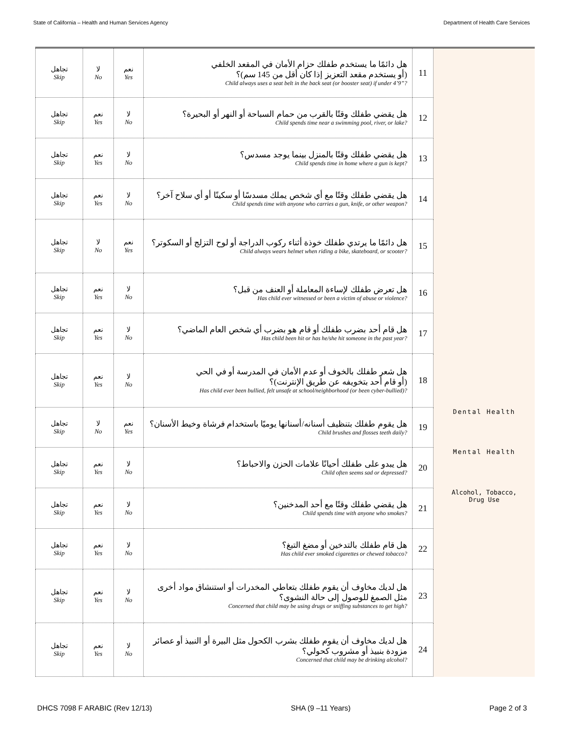State of California – Health and Human Services Agency Department of Health Care Services
| تجاهل Skip | لا No | نعم Yes | هل دائمًا ما يستخدم طفلك حزام الأمان في المقعد الخلفي (أو يستخدم مقعد التعزيز إذا كان أقل من 145 سم)؟ Child always uses a seat belt in the back seat (or booster seat) if under 4’9”? | 11 | |
| تجاهل Skip | نعم Yes | لا No | هل يقضي طفلك وقتًا بالقرب من حمام السباحة أو النهر أو البحيرة؟ Child spends time near a swimming pool, river, or lake? | 12 | |
| تجاهل Skip | نعم Yes | لا No | هل يقضي طفلك وقتًا بالمنزل بينما يوجد مسدس؟ Child spends time in home where a gun is kept? | 13 | |
| تجاهل Skip | نعم Yes | لا No | هل يقضي طفلك وقتًا مع أي شخص يملك مسدسًا أو سكينًا أو أي سلاح آخر؟ Child spends time with anyone who carries a gun, knife, or other weapon? | 14 | |
| تجاهل Skip | لا No | نعم Yes | هل دائمًا ما يرتدي طفلك خوذة أثناء ركوب الدراجة أو لوح التزلج أو السكوتر؟ Child always wears helmet when riding a bike, skateboard, or scooter? | 15 | |
| تجاهل Skip | نعم Yes | لا No | هل تعرض طفلك لإساءة المعاملة أو العنف من قبل؟ Has child ever witnessed or been a victim of abuse or violence? | 16 | |
| تجاهل Skip | نعم Yes | لا No | هل قام أحد بضرب طفلك أو قام هو بضرب أي شخص العام الماضي؟ Has child been hit or has he/she hit someone in the past year? | 17 | |
| تجاهل Skip | نعم Yes | لا No | هل شعر طفلك بالخوف أو عدم الأمان في المدرسة أو في الحي (أو قام أحد بتخويفه عن طريق الإنترنت)؟ Has child ever been bullied, felt unsafe at school/neighborhood (or been cyber-bullied)? | 18 | |
| تجاهل Skip | لا No | نعم Yes | هل يقوم طفلك بتنظيف أسنانه/أسنانها يوميًا باستخدام فرشاة وخيط الأسنان؟ Child brushes and flosses teeth daily? | 19 | Dental Health |
| تجاهل Skip | نعم Yes | لا No | هل يبدو على طفلك أحيانًا علامات الحزن والاحباط؟ Child often seems sad or depressed? | 20 | Mental Health |
| تجاهل Skip | نعم Yes | لا No | هل يقضي طفلك وقتًا مع أحد المدخنين؟ Child spends time with anyone who smokes? | 21 | Alcohol, Tobacco, Drug Use |
| تجاهل Skip | نعم Yes | لا No | هل قام طفلك بالتدخين أو مضغ التبغ؟ Has child ever smoked cigarettes or chewed tobacco? | 22 | |
| تجاهل Skip | نعم Yes | لا No | هل لديك مخاوف أن يقوم طفلك بتعاطي المخدرات أو استنشاق مواد أخرى مثل الصمغ للوصول إلى حالة النشوى؟ Concerned that child may be using drugs or sniffing substances to get high? | 23 | |
| تجاهل Skip | نعم Yes | لا No | هل لديك مخاوف أن يقوم طفلك بشرب الكحول مثل البيرة أو النبيذ أو عصائر مزودة بنبيذ أو مشروب كحولي؟ Concerned that child may be drinking alcohol? | 24 | |
DHCS 7098 F ARABIC (Rev 12/13) SHA (9 –11 Years) Page 2 of 3